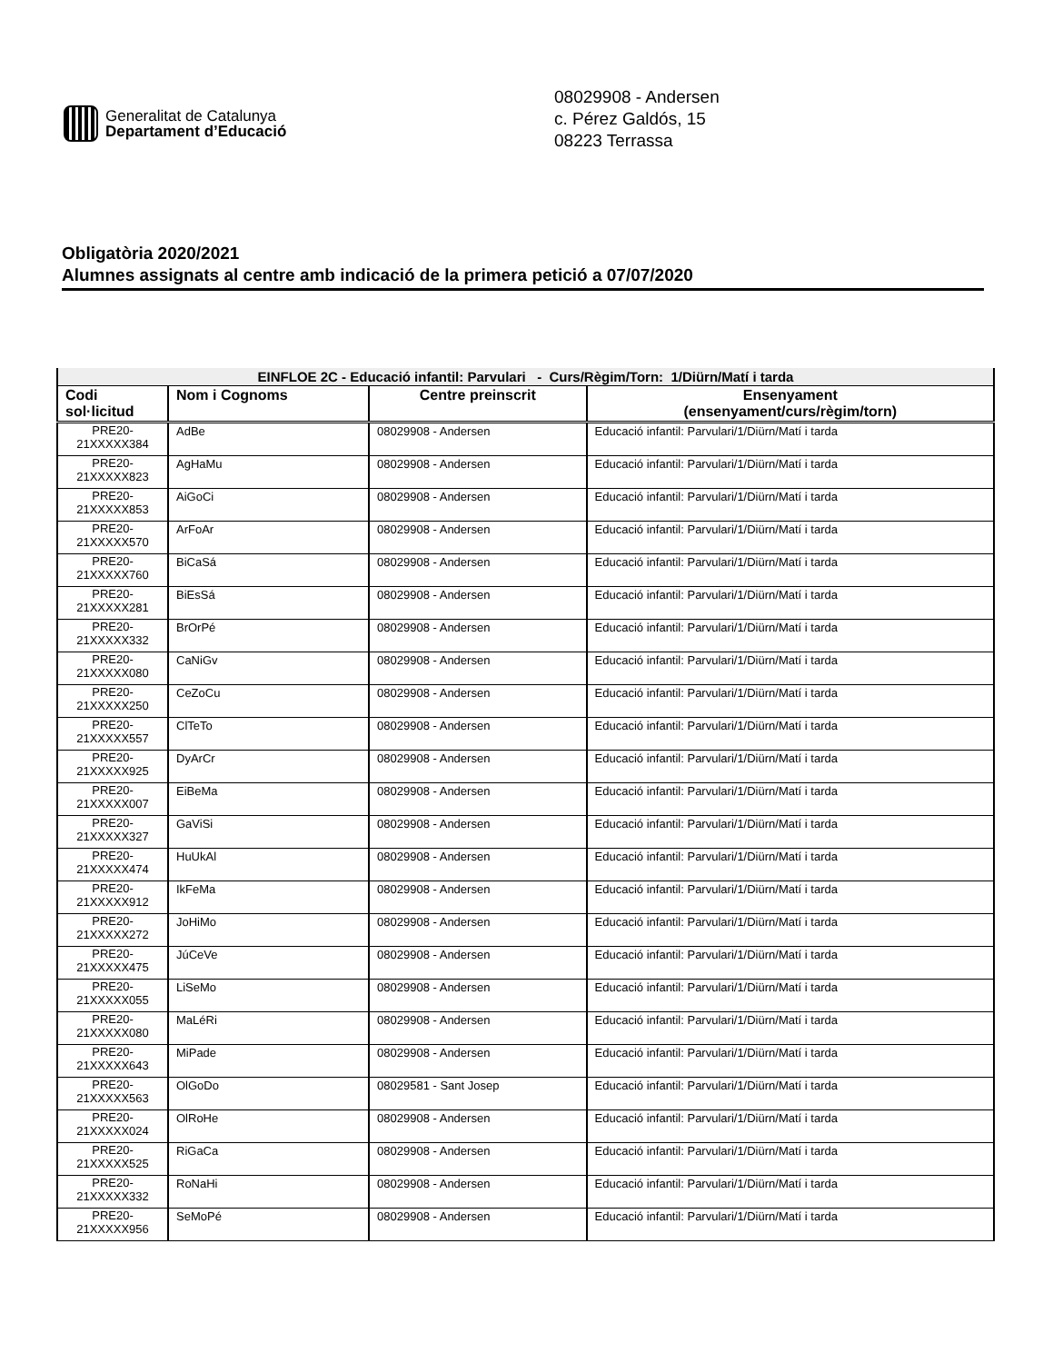Generalitat de Catalunya
Departament d’Educació
08029908 - Andersen
c. Pérez Galdós, 15
08223 Terrassa
Obligatòria 2020/2021
Alumnes assignats al centre amb indicació de la primera petició a 07/07/2020
| EINFLOE 2C - Educació infantil: Parvulari - Curs/Règim/Torn: 1/Diürn/Matí i tarda | | | |
| --- | --- | --- | --- |
| Codi sol·licitud | Nom i Cognoms | Centre preinscrit | Ensenyament (ensenyament/curs/règim/torn) |
| PRE20- 21XXXXX384 | AdBe | 08029908 - Andersen | Educació infantil: Parvulari/1/Diürn/Matí i tarda |
| PRE20- 21XXXXX823 | AgHaMu | 08029908 - Andersen | Educació infantil: Parvulari/1/Diürn/Matí i tarda |
| PRE20- 21XXXXX853 | AiGoCi | 08029908 - Andersen | Educació infantil: Parvulari/1/Diürn/Matí i tarda |
| PRE20- 21XXXXX570 | ArFoAr | 08029908 - Andersen | Educació infantil: Parvulari/1/Diürn/Matí i tarda |
| PRE20- 21XXXXX760 | BiCaSá | 08029908 - Andersen | Educació infantil: Parvulari/1/Diürn/Matí i tarda |
| PRE20- 21XXXXX281 | BiEsSá | 08029908 - Andersen | Educació infantil: Parvulari/1/Diürn/Matí i tarda |
| PRE20- 21XXXXX332 | BrOrPé | 08029908 - Andersen | Educació infantil: Parvulari/1/Diürn/Matí i tarda |
| PRE20- 21XXXXX080 | CaNiGv | 08029908 - Andersen | Educació infantil: Parvulari/1/Diürn/Matí i tarda |
| PRE20- 21XXXXX250 | CeZoCu | 08029908 - Andersen | Educació infantil: Parvulari/1/Diürn/Matí i tarda |
| PRE20- 21XXXXX557 | ClTeTo | 08029908 - Andersen | Educació infantil: Parvulari/1/Diürn/Matí i tarda |
| PRE20- 21XXXXX925 | DyArCr | 08029908 - Andersen | Educació infantil: Parvulari/1/Diürn/Matí i tarda |
| PRE20- 21XXXXX007 | EiBeMa | 08029908 - Andersen | Educació infantil: Parvulari/1/Diürn/Matí i tarda |
| PRE20- 21XXXXX327 | GaViSi | 08029908 - Andersen | Educació infantil: Parvulari/1/Diürn/Matí i tarda |
| PRE20- 21XXXXX474 | HuUkAl | 08029908 - Andersen | Educació infantil: Parvulari/1/Diürn/Matí i tarda |
| PRE20- 21XXXXX912 | IkFeMa | 08029908 - Andersen | Educació infantil: Parvulari/1/Diürn/Matí i tarda |
| PRE20- 21XXXXX272 | JoHiMo | 08029908 - Andersen | Educació infantil: Parvulari/1/Diürn/Matí i tarda |
| PRE20- 21XXXXX475 | JúCeVe | 08029908 - Andersen | Educació infantil: Parvulari/1/Diürn/Matí i tarda |
| PRE20- 21XXXXX055 | LiSeMo | 08029908 - Andersen | Educació infantil: Parvulari/1/Diürn/Matí i tarda |
| PRE20- 21XXXXX080 | MaLéRi | 08029908 - Andersen | Educació infantil: Parvulari/1/Diürn/Matí i tarda |
| PRE20- 21XXXXX643 | MiPade | 08029908 - Andersen | Educació infantil: Parvulari/1/Diürn/Matí i tarda |
| PRE20- 21XXXXX563 | OlGoDo | 08029581 - Sant Josep | Educació infantil: Parvulari/1/Diürn/Matí i tarda |
| PRE20- 21XXXXX024 | OlRoHe | 08029908 - Andersen | Educació infantil: Parvulari/1/Diürn/Matí i tarda |
| PRE20- 21XXXXX525 | RiGaCa | 08029908 - Andersen | Educació infantil: Parvulari/1/Diürn/Matí i tarda |
| PRE20- 21XXXXX332 | RoNaHi | 08029908 - Andersen | Educació infantil: Parvulari/1/Diürn/Matí i tarda |
| PRE20- 21XXXXX956 | SeMoPé | 08029908 - Andersen | Educació infantil: Parvulari/1/Diürn/Matí i tarda |